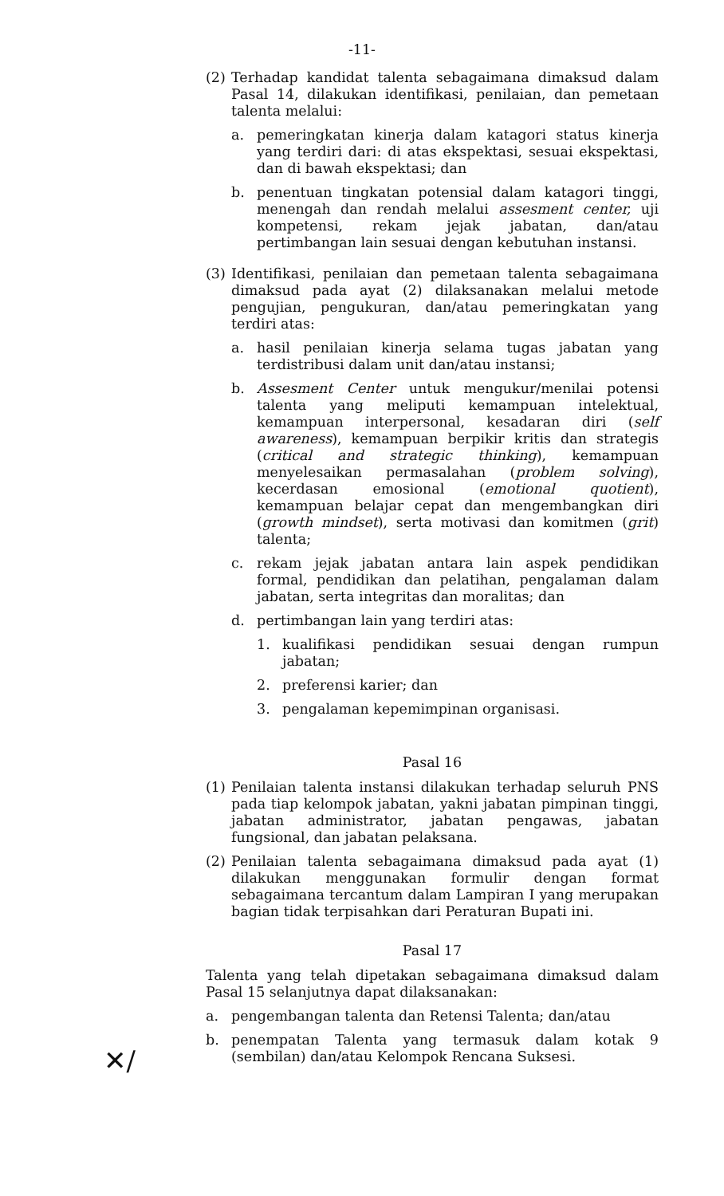-11-
(2) Terhadap kandidat talenta sebagaimana dimaksud dalam Pasal 14, dilakukan identifikasi, penilaian, dan pemetaan talenta melalui:
a. pemeringkatan kinerja dalam katagori status kinerja yang terdiri dari: di atas ekspektasi, sesuai ekspektasi, dan di bawah ekspektasi; dan
b. penentuan tingkatan potensial dalam katagori tinggi, menengah dan rendah melalui assesment center, uji kompetensi, rekam jejak jabatan, dan/atau pertimbangan lain sesuai dengan kebutuhan instansi.
(3) Identifikasi, penilaian dan pemetaan talenta sebagaimana dimaksud pada ayat (2) dilaksanakan melalui metode pengujian, pengukuran, dan/atau pemeringkatan yang terdiri atas:
a. hasil penilaian kinerja selama tugas jabatan yang terdistribusi dalam unit dan/atau instansi;
b. Assesment Center untuk mengukur/menilai potensi talenta yang meliputi kemampuan intelektual, kemampuan interpersonal, kesadaran diri (self awareness), kemampuan berpikir kritis dan strategis (critical and strategic thinking), kemampuan menyelesaikan permasalahan (problem solving), kecerdasan emosional (emotional quotient), kemampuan belajar cepat dan mengembangkan diri (growth mindset), serta motivasi dan komitmen (grit) talenta;
c. rekam jejak jabatan antara lain aspek pendidikan formal, pendidikan dan pelatihan, pengalaman dalam jabatan, serta integritas dan moralitas; dan
d. pertimbangan lain yang terdiri atas:
1. kualifikasi pendidikan sesuai dengan rumpun jabatan;
2. preferensi karier; dan
3. pengalaman kepemimpinan organisasi.
Pasal 16
(1) Penilaian talenta instansi dilakukan terhadap seluruh PNS pada tiap kelompok jabatan, yakni jabatan pimpinan tinggi, jabatan administrator, jabatan pengawas, jabatan fungsional, dan jabatan pelaksana.
(2) Penilaian talenta sebagaimana dimaksud pada ayat (1) dilakukan menggunakan formulir dengan format sebagaimana tercantum dalam Lampiran I yang merupakan bagian tidak terpisahkan dari Peraturan Bupati ini.
Pasal 17
Talenta yang telah dipetakan sebagaimana dimaksud dalam Pasal 15 selanjutnya dapat dilaksanakan:
a. pengembangan talenta dan Retensi Talenta; dan/atau
b. penempatan Talenta yang termasuk dalam kotak 9 (sembilan) dan/atau Kelompok Rencana Suksesi.
✕/